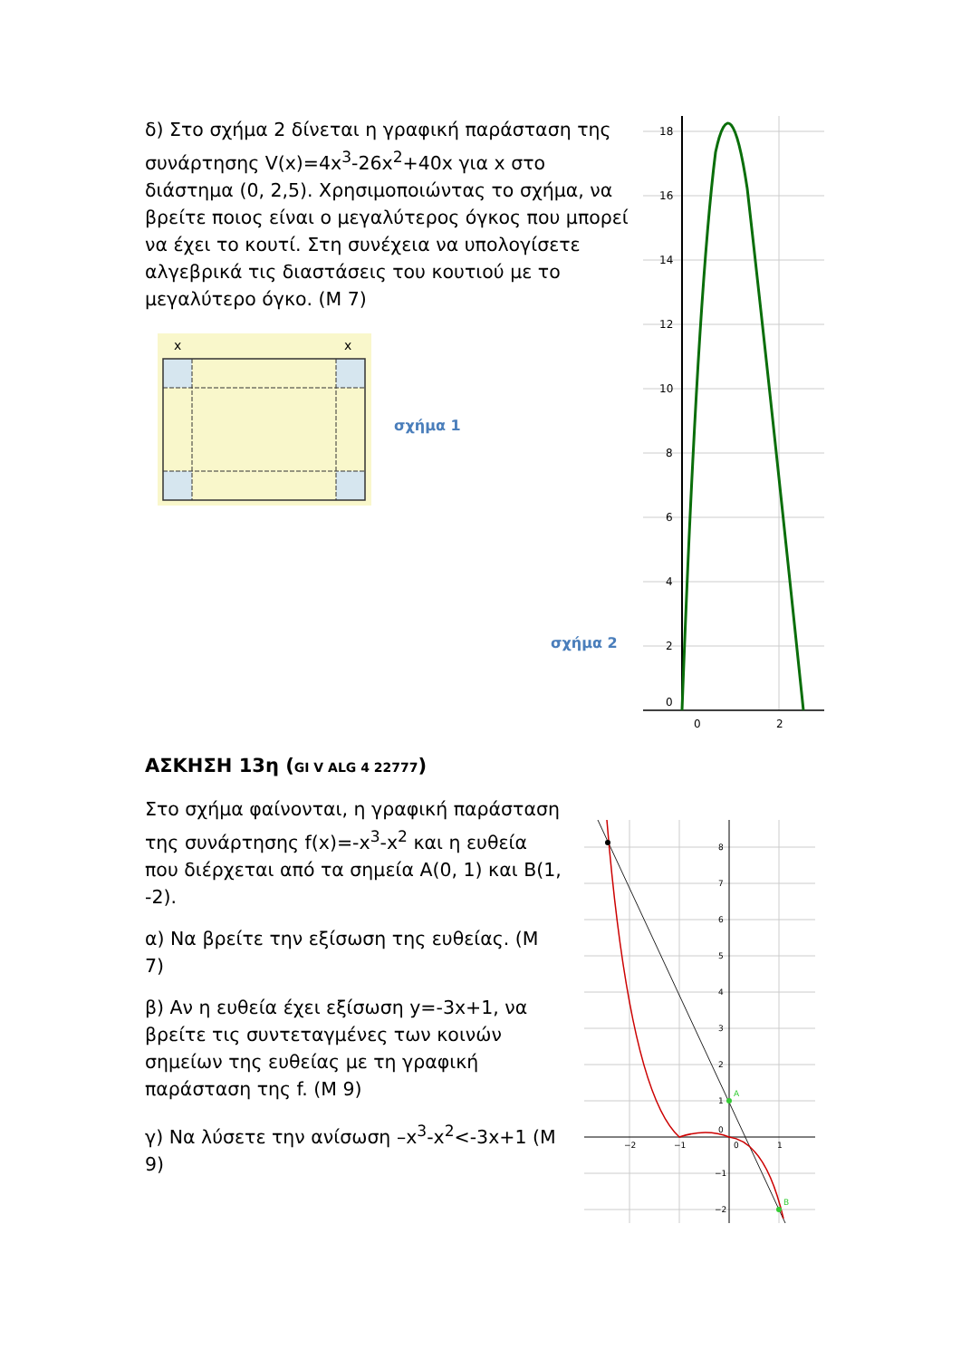δ) Στο σχήμα 2 δίνεται η γραφική παράσταση της συνάρτησης V(x)=4x<sup>3</sup>-26x<sup>2</sup>+40x για x στο διάστημα (0, 2,5). Χρησιμοποιώντας το σχήμα, να βρείτε ποιος είναι ο μεγαλύτερος όγκος που μπορεί να έχει το κουτί. Στη συνέχεια να υπολογίσετε αλγεβρικά τις διαστάσεις του κουτιού με το μεγαλύτερο όγκο. (Μ 7)
x
x
σχήμα 1
σχήμα 2
18
16
14
12
10
8
6
4
2
0
0
2
ΑΣΚΗΣΗ 13η (GI V ALG 4 22777)
Στο σχήμα φαίνονται, η γραφική παράσταση της συνάρτησης f(x)=-x<sup>3</sup>-x<sup>2</sup> και η ευθεία που διέρχεται από τα σημεία Α(0, 1) και Β(1, -2).
α) Να βρείτε την εξίσωση της ευθείας. (Μ 7)
β) Αν η ευθεία έχει εξίσωση y=-3x+1, να βρείτε τις συντεταγμένες των κοινών σημείων της ευθείας με τη γραφική παράσταση της f. (Μ 9)
γ) Να λύσετε την ανίσωση –x<sup>3</sup>-x<sup>2</sup><-3x+1 (Μ 9)
A
B
8
7
6
5
4
3
2
1
0
−1
−2
−2
−1
0
1